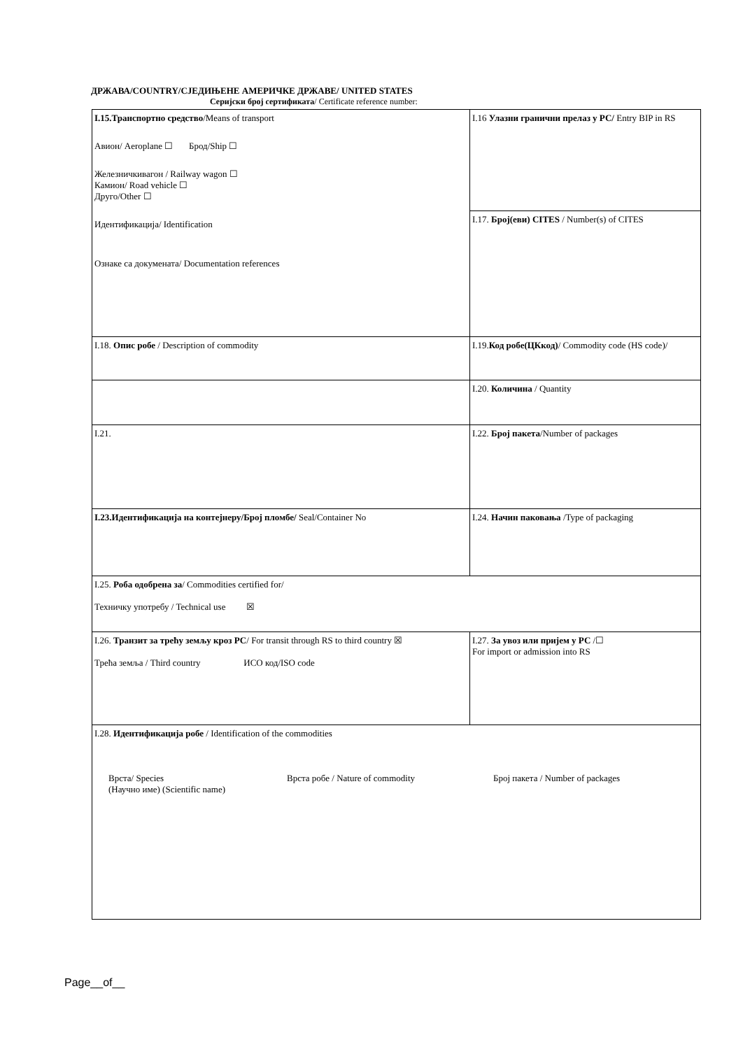ДРЖАВА/COUNTRY/СЈЕДИЊЕНЕ АМЕРИЧКЕ ДРЖАВЕ/ UNITED STATES
Серијски број сертификата/ Certificate reference number:
| I.15.Транспортно средство /Means of transport Авион/ Aeroplane ☐ Брод/Ship ☐ Железничкивагон / Railway wagon ☐ Камион/ Road vehicle ☐ Друго/Other ☐ Идентификација/ Identification Ознаке са докумената/ Documentation references | | I.16 Улазни гранични прелаз у РС/ Entry BIP in RS | |
| | | I.17. Број(еви) CITES / Number(s) of CITES | |
| I.18. Опис робе / Description of commodity | | I.19. Код робе(ЦКкод) / Commodity code (HS code)/ | |
| | | | I.20. Количина / Quantity |
| I.21. | | | I.22. Број пакета /Number of packages |
| I.23.Идентификација на контејнеру/Број пломбе/ Seal/Container No | | | I.24. Начин паковања /Type of packaging |
| I.25. Роба одобрена за / Commodities certified for/ Техничку употребу / Technical use ☒ | | | |
| I.26. Транзит за трећу земљу кроз РС / For transit through RS to third country ☒ Трећа земља / Third country ИСО код/ISO code | I.27. За увоз или пријем у РС /☐ For import or admission into RS | | |
| I.28. Идентификација робе / Identification of the commodities Врста/ Species (Научно име) (Scientific name) Врста робе / Nature of commodity Број пакета / Number of packages | | | |
Page__of__